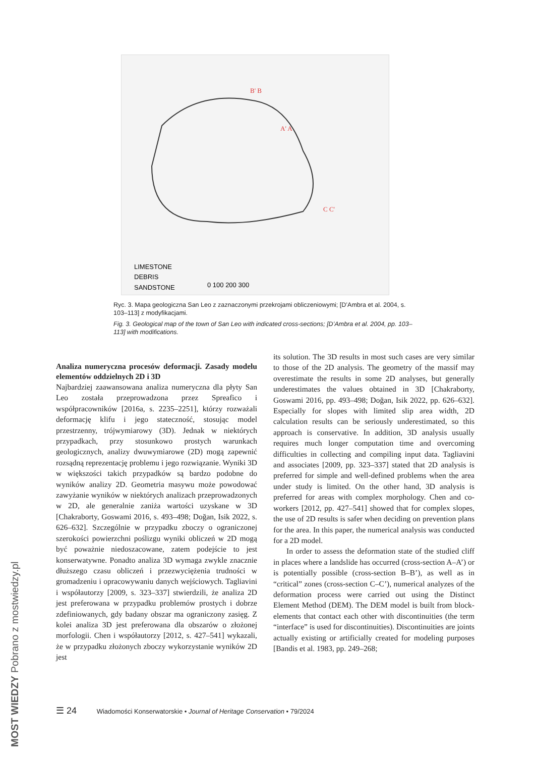LIMESTONE
DEBRIS
SANDSTONE
0 100 200 300
B' B
A' A
C C'
Ryc. 3. Mapa geologiczna San Leo z zaznaczonymi przekrojami obliczeniowymi; [D’Ambra et al. 2004, s. 103–113] z modyfikacjami.
Fig. 3. Geological map of the town of San Leo with indicated cross-sections; [D’Ambra et al. 2004, pp. 103–113] with modifications.
Analiza numeryczna procesów deformacji. Zasady modelu elementów oddzielnych 2D i 3D
Najbardziej zaawansowana analiza numeryczna dla płyty San Leo została przeprowadzona przez Spreafico i współpracowników [2016a, s. 2235–2251], którzy rozważali deformację klifu i jego stateczność, stosując model przestrzenny, trójwymiarowy (3D). Jednak w niektórych przypadkach, przy stosunkowo prostych warunkach geologicznych, analizy dwuwymiarowe (2D) mogą zapewnić rozsądną reprezentację problemu i jego rozwiązanie. Wyniki 3D w większości takich przypadków są bardzo podobne do wyników analizy 2D. Geometria masywu może powodować zawyżanie wyników w niektórych analizach przeprowadzonych w 2D, ale generalnie zaniża wartości uzyskane w 3D [Chakraborty, Goswami 2016, s. 493–498; Doğan, Isik 2022, s. 626–632]. Szczególnie w przypadku zboczy o ograniczonej szerokości powierzchni poślizgu wyniki obliczeń w 2D mogą być poważnie niedoszacowane, zatem podejście to jest konserwatywne. Ponadto analiza 3D wymaga zwykle znacznie dłuższego czasu obliczeń i przezwyciężenia trudności w gromadzeniu i opracowywaniu danych wejściowych. Tagliavini i współautorzy [2009, s. 323–337] stwierdzili, że analiza 2D jest preferowana w przypadku problemów prostych i dobrze zdefiniowanych, gdy badany obszar ma ograniczony zasięg. Z kolei analiza 3D jest preferowana dla obszarów o złożonej morfologii. Chen i współautorzy [2012, s. 427–541] wykazali, że w przypadku złożonych zboczy wykorzystanie wyników 2D jest
its solution. The 3D results in most such cases are very similar to those of the 2D analysis. The geometry of the massif may overestimate the results in some 2D analyses, but generally underestimates the values obtained in 3D [Chakraborty, Goswami 2016, pp. 493–498; Doğan, Isik 2022, pp. 626–632]. Especially for slopes with limited slip area width, 2D calculation results can be seriously underestimated, so this approach is conservative. In addition, 3D analysis usually requires much longer computation time and overcoming difficulties in collecting and compiling input data. Tagliavini and associates [2009, pp. 323–337] stated that 2D analysis is preferred for simple and well-defined problems when the area under study is limited. On the other hand, 3D analysis is preferred for areas with complex morphology. Chen and co-workers [2012, pp. 427–541] showed that for complex slopes, the use of 2D results is safer when deciding on prevention plans for the area. In this paper, the numerical analysis was conducted for a 2D model.
In order to assess the deformation state of the studied cliff in places where a landslide has occurred (cross-section A–A’) or is potentially possible (cross-section B–B’), as well as in “critical” zones (cross-section C–C’), numerical analyzes of the deformation process were carried out using the Distinct Element Method (DEM). The DEM model is built from block-elements that contact each other with discontinuities (the term “interface” is used for discontinuities). Discontinuities are joints actually existing or artificially created for modeling purposes [Bandis et al. 1983, pp. 249–268;
☰ 24 Wiadomości Konserwatorskie • Journal of Heritage Conservation • 79/2024
MOST WIEDZY Pobrano z mostwiedzy.pl